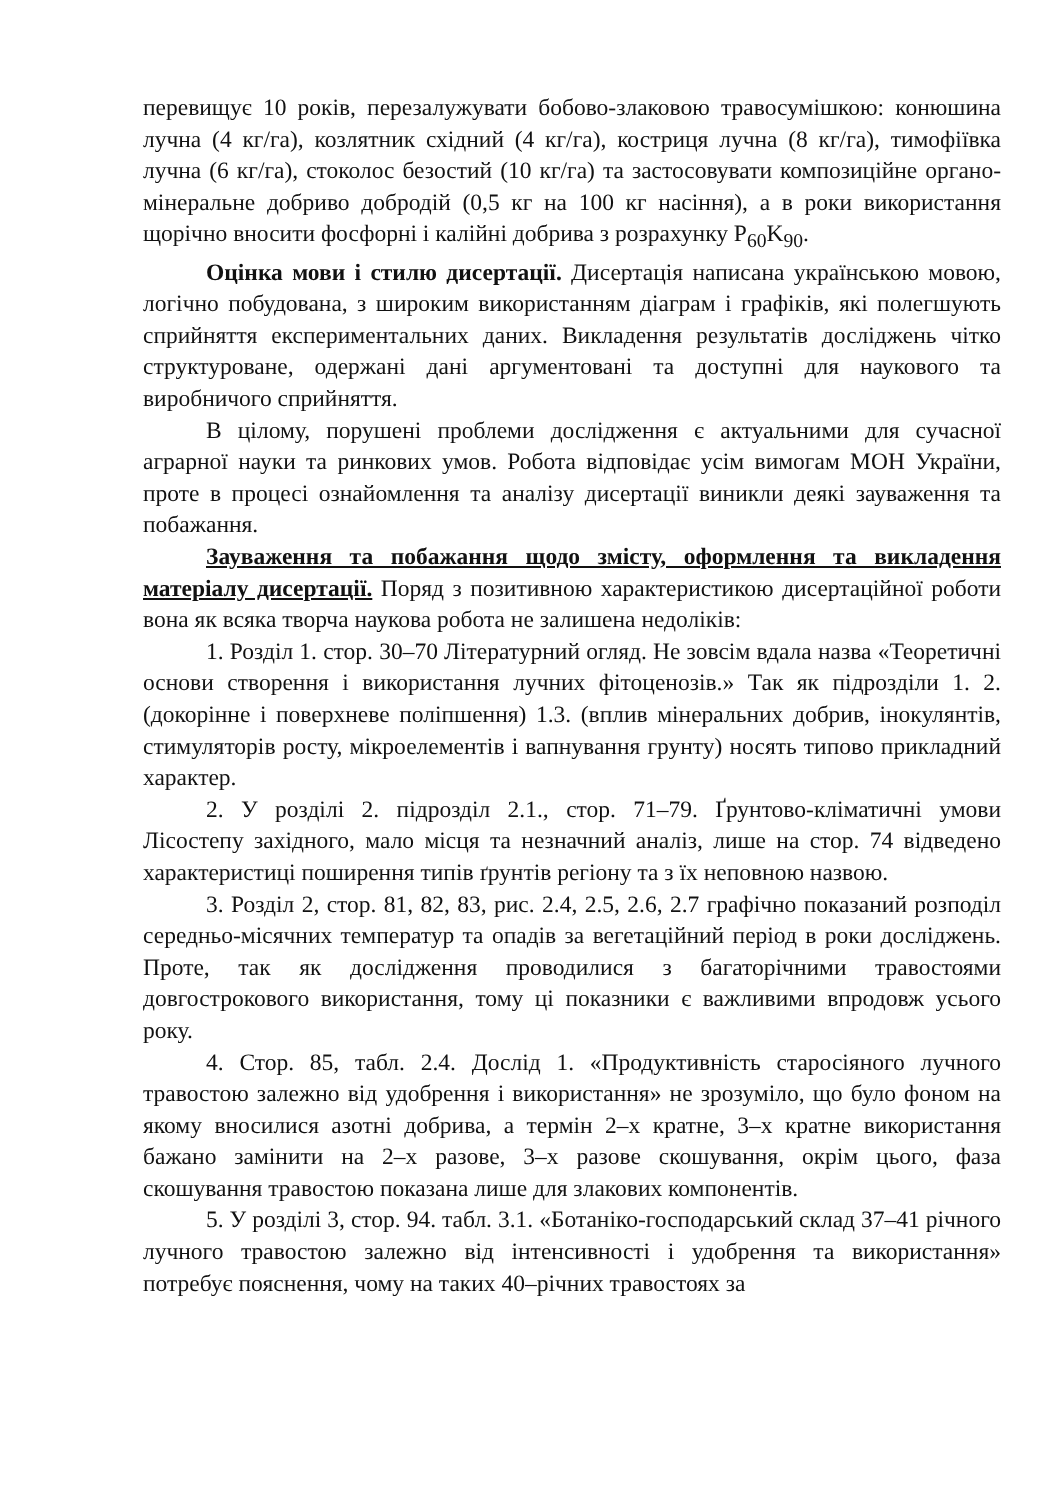перевищує 10 років, перезалужувати бобово-злаковою травосумішкою: конюшина лучна (4 кг/га), козлятник східний (4 кг/га), костриця лучна (8 кг/га), тимофіївка лучна (6 кг/га), стоколос безостий (10 кг/га) та застосовувати композиційне органо-мінеральне добриво добродій (0,5 кг на 100 кг насіння), а в роки використання щорічно вносити фосфорні і калійні добрива з розрахунку P<sub>60</sub>K<sub>90</sub>.
Оцінка мови і стилю дисертації. Дисертація написана українською мовою, логічно побудована, з широким використанням діаграм і графіків, які полегшують сприйняття експериментальних даних. Викладення результатів досліджень чітко структуроване, одержані дані аргументовані та доступні для наукового та виробничого сприйняття.
В цілому, порушені проблеми дослідження є актуальними для сучасної аграрної науки та ринкових умов. Робота відповідає усім вимогам МОН України, проте в процесі ознайомлення та аналізу дисертації виникли деякі зауваження та побажання.
Зауваження та побажання щодо змісту, оформлення та викладення матеріалу дисертації. Поряд з позитивною характеристикою дисертаційної роботи вона як всяка творча наукова робота не залишена недоліків:
1. Розділ 1. стор. 30–70 Літературний огляд. Не зовсім вдала назва «Теоретичні основи створення і використання лучних фітоценозів.» Так як підрозділи 1. 2. (докорінне і поверхневе поліпшення) 1.3. (вплив мінеральних добрив, інокулянтів, стимуляторів росту, мікроелементів і вапнування грунту) носять типово прикладний характер.
2. У розділі 2. підрозділ 2.1., стор. 71–79. Ґрунтово-кліматичні умови Лісостепу західного, мало місця та незначний аналіз, лише на стор. 74 відведено характеристиці поширення типів ґрунтів регіону та з їх неповною назвою.
3. Розділ 2, стор. 81, 82, 83, рис. 2.4, 2.5, 2.6, 2.7 графічно показаний розподіл середньо-місячних температур та опадів за вегетаційний період в роки досліджень. Проте, так як дослідження проводилися з багаторічними травостоями довгострокового використання, тому ці показники є важливими впродовж усього року.
4. Стор. 85, табл. 2.4. Дослід 1. «Продуктивність старосіяного лучного травостою залежно від удобрення і використання» не зрозуміло, що було фоном на якому вносилися азотні добрива, а термін 2–х кратне, 3–х кратне використання бажано замінити на 2–х разове, 3–х разове скошування, окрім цього, фаза скошування травостою показана лише для злакових компонентів.
5. У розділі 3, стор. 94. табл. 3.1. «Ботаніко-господарський склад 37–41 річного лучного травостою залежно від інтенсивності і удобрення та використання» потребує пояснення, чому на таких 40–річних травостоях за